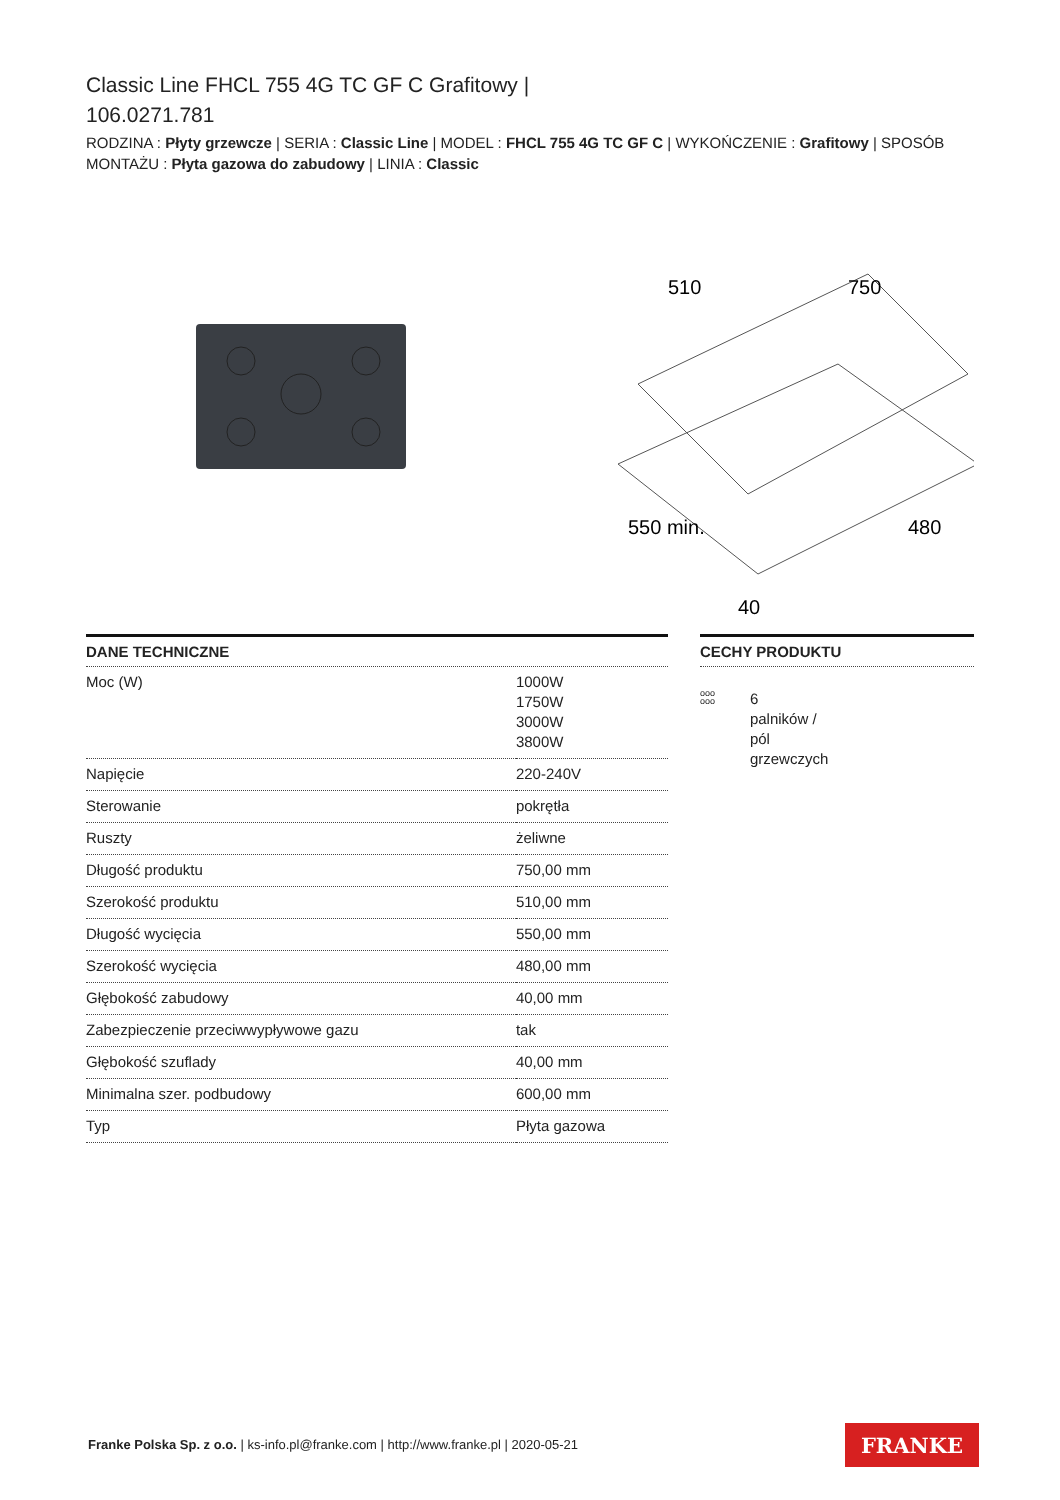Classic Line FHCL 755 4G TC GF C Grafitowy |
106.0271.781
RODZINA : Płyty grzewcze | SERIA : Classic Line | MODEL : FHCL 755 4G TC GF C | WYKOŃCZENIE : Grafitowy | SPOSÓB MONTAŻU : Płyta gazowa do zabudowy | LINIA : Classic
510
750
550 min.
480
40
DANE TECHNICZNE
| Moc (W) | 1000W 1750W 3000W 3800W |
| Napięcie | 220-240V |
| Sterowanie | pokrętła |
| Ruszty | żeliwne |
| Długość produktu | 750,00 mm |
| Szerokość produktu | 510,00 mm |
| Długość wycięcia | 550,00 mm |
| Szerokość wycięcia | 480,00 mm |
| Głębokość zabudowy | 40,00 mm |
| Zabezpieczenie przeciwwypływowe gazu | tak |
| Głębokość szuflady | 40,00 mm |
| Minimalna szer. podbudowy | 600,00 mm |
| Typ | Płyta gazowa |
CECHY PRODUKTU
ooo
ooo
6
palników /
pól
grzewczych
Franke Polska Sp. z o.o. | ks-info.pl@franke.com | http://www.franke.pl | 2020-05-21
FRANKE